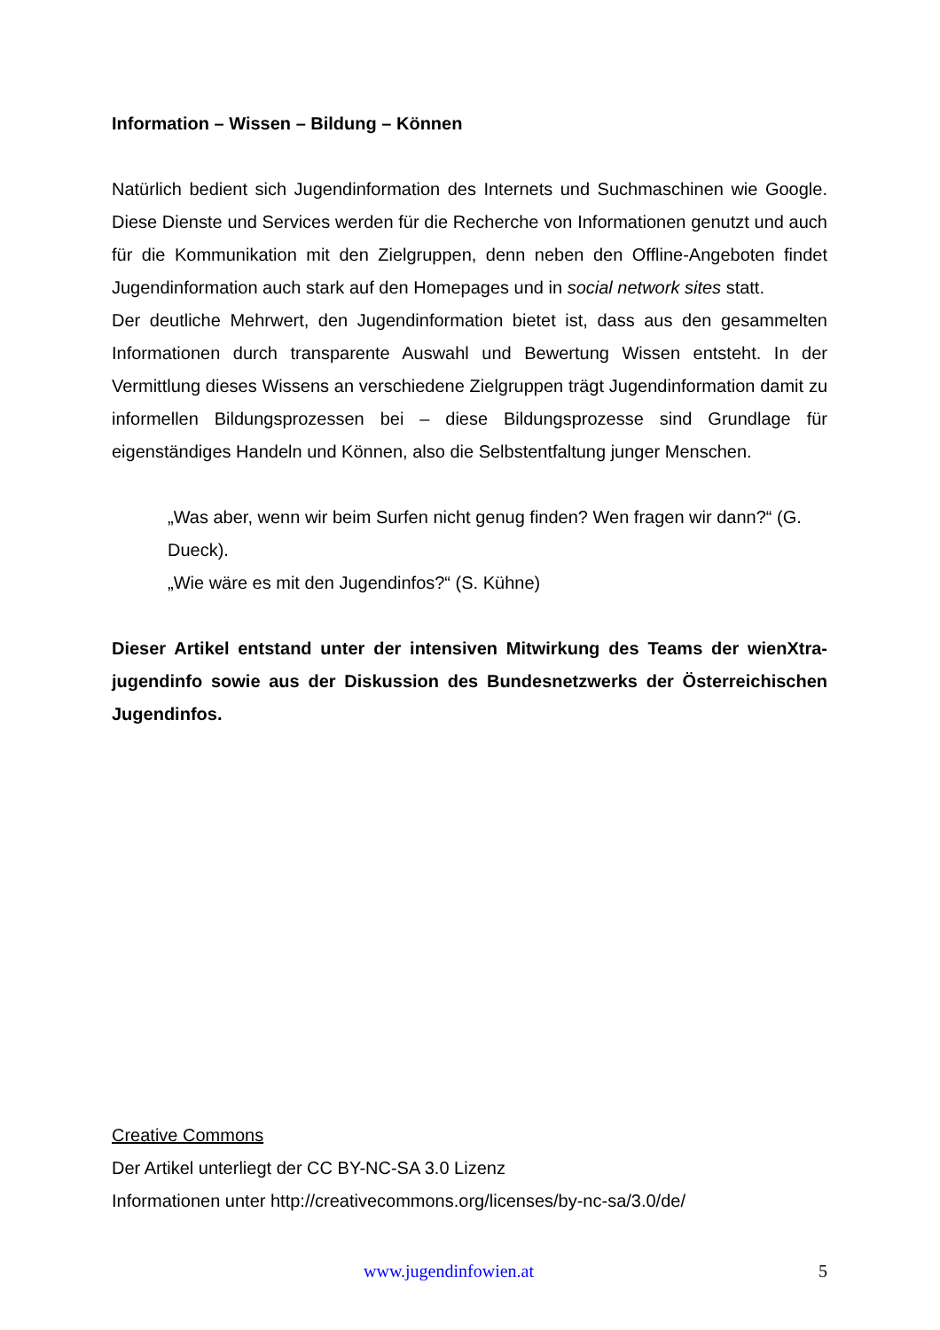Information – Wissen – Bildung – Können
Natürlich bedient sich Jugendinformation des Internets und Suchmaschinen wie Google. Diese Dienste und Services werden für die Recherche von Informationen genutzt und auch für die Kommunikation mit den Zielgruppen, denn neben den Offline-Angeboten findet Jugendinformation auch stark auf den Homepages und in social network sites statt.
Der deutliche Mehrwert, den Jugendinformation bietet ist, dass aus den gesammelten Informationen durch transparente Auswahl und Bewertung Wissen entsteht. In der Vermittlung dieses Wissens an verschiedene Zielgruppen trägt Jugendinformation damit zu informellen Bildungsprozessen bei – diese Bildungsprozesse sind Grundlage für eigenständiges Handeln und Können, also die Selbstentfaltung junger Menschen.
„Was aber, wenn wir beim Surfen nicht genug finden? Wen fragen wir dann?“ (G. Dueck).
„Wie wäre es mit den Jugendinfos?“ (S. Kühne)
Dieser Artikel entstand unter der intensiven Mitwirkung des Teams der wienXtra-jugendinfo sowie aus der Diskussion des Bundesnetzwerks der Österreichischen Jugendinfos.
Creative Commons
Der Artikel unterliegt der CC BY-NC-SA 3.0 Lizenz
Informationen unter http://creativecommons.org/licenses/by-nc-sa/3.0/de/
www.jugendinfowien.at 5